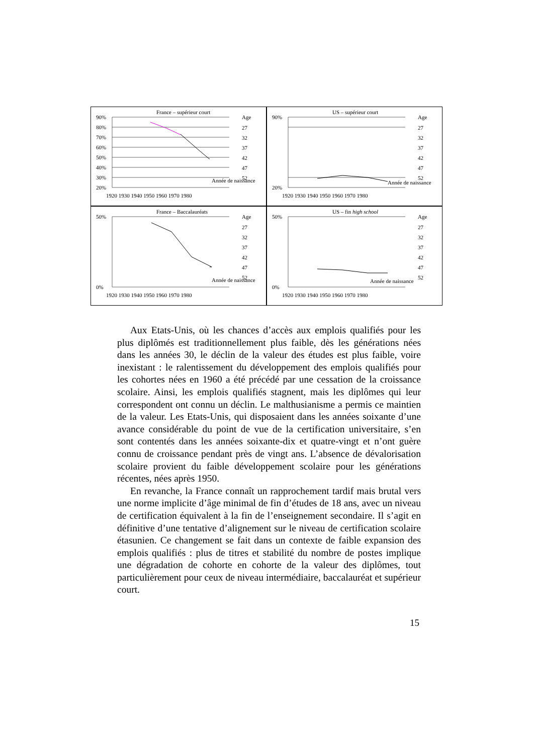France – supérieur court
Age
90%
80%
70%
60%
50%
40%
30%
20%
1920 1930 1940 1950 1960 1970 1980
Année de naissance
27
32
37
42
47
52
US – supérieur court
Age
90%
20%
1920 1930 1940 1950 1960 1970 1980
Année de naissance
27
32
37
42
47
52
France – Baccalauréats
Age
50%
0%
1920 1930 1940 1950 1960 1970 1980
Année de naissance
27
32
37
42
47
52
US – fin high school
Age
50%
0%
1920 1930 1940 1950 1960 1970 1980
Année de naissance
27
32
37
42
47
52
Aux Etats-Unis, où les chances d’accès aux emplois qualifiés pour les plus diplômés est traditionnellement plus faible, dès les générations nées dans les années 30, le déclin de la valeur des études est plus faible, voire inexistant : le ralentissement du développement des emplois qualifiés pour les cohortes nées en 1960 a été précédé par une cessation de la croissance scolaire. Ainsi, les emplois qualifiés stagnent, mais les diplômes qui leur correspondent ont connu un déclin. Le malthusianisme a permis ce maintien de la valeur. Les Etats-Unis, qui disposaient dans les années soixante d’une avance considérable du point de vue de la certification universitaire, s’en sont contentés dans les années soixante-dix et quatre-vingt et n’ont guère connu de croissance pendant près de vingt ans. L’absence de dévalorisation scolaire provient du faible développement scolaire pour les générations récentes, nées après 1950.
En revanche, la France connaît un rapprochement tardif mais brutal vers une norme implicite d’âge minimal de fin d’études de 18 ans, avec un niveau de certification équivalent à la fin de l’enseignement secondaire. Il s’agit en définitive d’une tentative d’alignement sur le niveau de certification scolaire étasunien. Ce changement se fait dans un contexte de faible expansion des emplois qualifiés : plus de titres et stabilité du nombre de postes implique une dégradation de cohorte en cohorte de la valeur des diplômes, tout particulièrement pour ceux de niveau intermédiaire, baccalauréat et supérieur court.
15